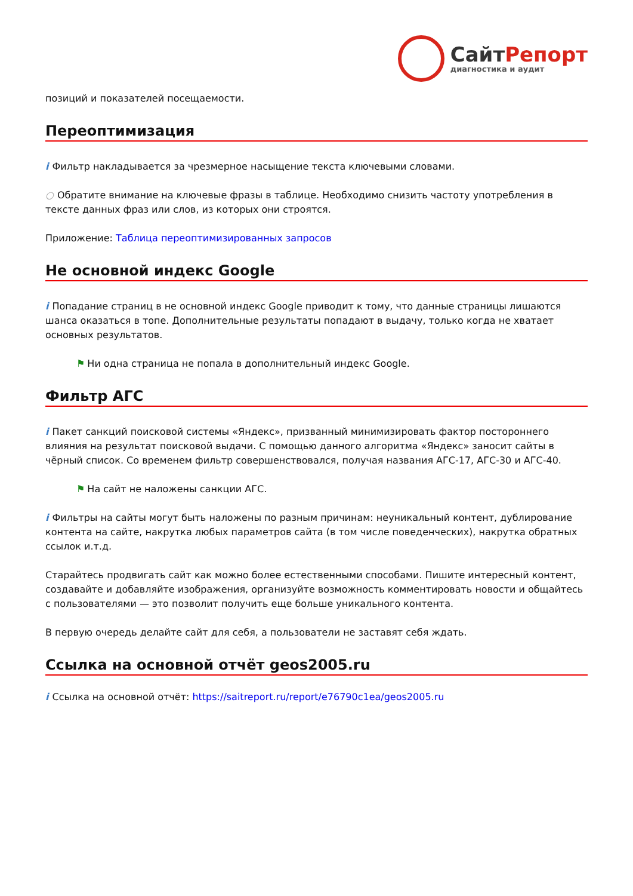СайтРепорт
диагностика и аудит
позиций и показателей посещаемости.
Переоптимизация
i Фильтр накладывается за чрезмерное насыщение текста ключевыми словами.
○ Обратите внимание на ключевые фразы в таблице. Необходимо снизить частоту употребления в тексте данных фраз или слов, из которых они строятся.
Приложение: Таблица переоптимизированных запросов
Не основной индекс Google
i Попадание страниц в не основной индекс Google приводит к тому, что данные страницы лишаются шанса оказаться в топе. Дополнительные результаты попадают в выдачу, только когда не хватает основных результатов.
⚑ Ни одна страница не попала в дополнительный индекс Google.
Фильтр АГС
i Пакет санкций поисковой системы «Яндекс», призванный минимизировать фактор постороннего влияния на результат поисковой выдачи. С помощью данного алгоритма «Яндекс» заносит сайты в чёрный список. Со временем фильтр совершенствовался, получая названия АГС-17, АГС-30 и АГС-40.
⚑ На сайт не наложены санкции АГС.
i Фильтры на сайты могут быть наложены по разным причинам: неуникальный контент, дублирование контента на сайте, накрутка любых параметров сайта (в том числе поведенческих), накрутка обратных ссылок и.т.д.
Старайтесь продвигать сайт как можно более естественными способами. Пишите интересный контент, создавайте и добавляйте изображения, организуйте возможность комментировать новости и общайтесь с пользователями — это позволит получить еще больше уникального контента.
В первую очередь делайте сайт для себя, а пользователи не заставят себя ждать.
Ссылка на основной отчёт geos2005.ru
i Ссылка на основной отчёт: https://saitreport.ru/report/e76790c1ea/geos2005.ru